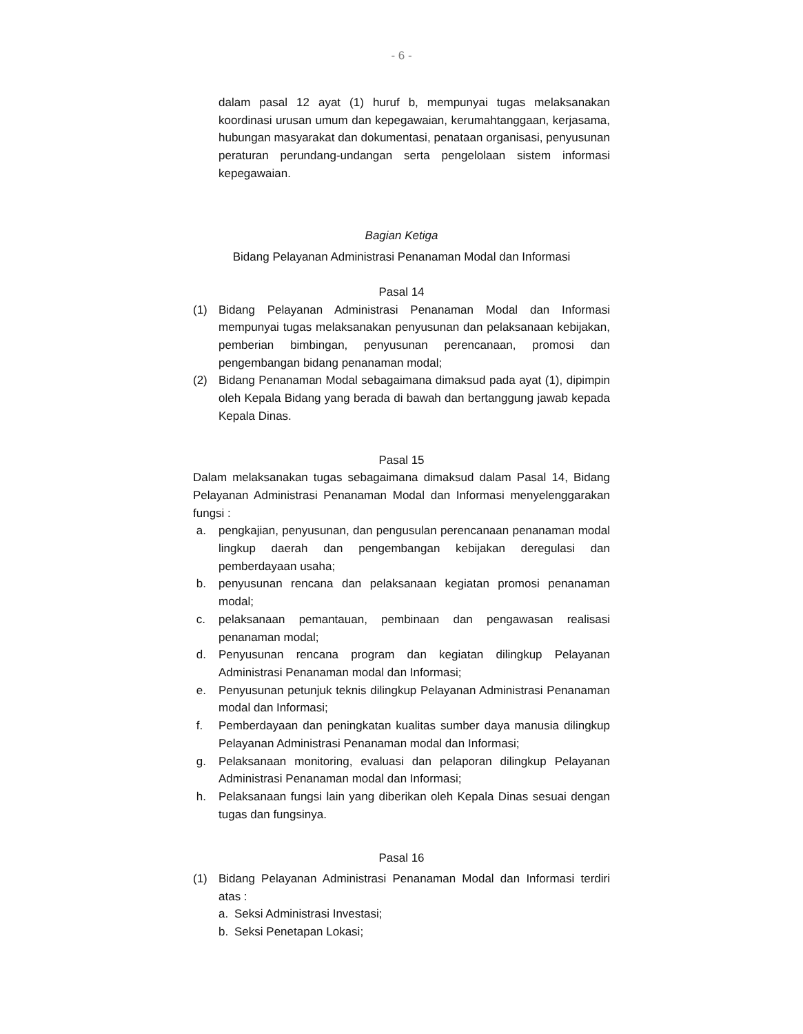- 6 -
dalam pasal 12 ayat (1) huruf b, mempunyai tugas melaksanakan koordinasi urusan umum dan kepegawaian, kerumahtanggaan, kerjasama, hubungan masyarakat dan dokumentasi, penataan organisasi, penyusunan peraturan perundang-undangan serta pengelolaan sistem informasi kepegawaian.
Bagian Ketiga
Bidang Pelayanan Administrasi Penanaman Modal dan Informasi
Pasal 14
(1) Bidang Pelayanan Administrasi Penanaman Modal dan Informasi mempunyai tugas melaksanakan penyusunan dan pelaksanaan kebijakan, pemberian bimbingan, penyusunan perencanaan, promosi dan pengembangan bidang penanaman modal;
(2) Bidang Penanaman Modal sebagaimana dimaksud pada ayat (1), dipimpin oleh Kepala Bidang yang berada di bawah dan bertanggung jawab kepada Kepala Dinas.
Pasal 15
Dalam melaksanakan tugas sebagaimana dimaksud dalam Pasal 14, Bidang Pelayanan Administrasi Penanaman Modal dan Informasi menyelenggarakan fungsi :
a. pengkajian, penyusunan, dan pengusulan perencanaan penanaman modal lingkup daerah dan pengembangan kebijakan deregulasi dan pemberdayaan usaha;
b. penyusunan rencana dan pelaksanaan kegiatan promosi penanaman modal;
c. pelaksanaan pemantauan, pembinaan dan pengawasan realisasi penanaman modal;
d. Penyusunan rencana program dan kegiatan dilingkup Pelayanan Administrasi Penanaman modal dan Informasi;
e. Penyusunan petunjuk teknis dilingkup Pelayanan Administrasi Penanaman modal dan Informasi;
f. Pemberdayaan dan peningkatan kualitas sumber daya manusia dilingkup Pelayanan Administrasi Penanaman modal dan Informasi;
g. Pelaksanaan monitoring, evaluasi dan pelaporan dilingkup Pelayanan Administrasi Penanaman modal dan Informasi;
h. Pelaksanaan fungsi lain yang diberikan oleh Kepala Dinas sesuai dengan tugas dan fungsinya.
Pasal 16
(1) Bidang Pelayanan Administrasi Penanaman Modal dan Informasi terdiri atas :
a. Seksi Administrasi Investasi;
b. Seksi Penetapan Lokasi;